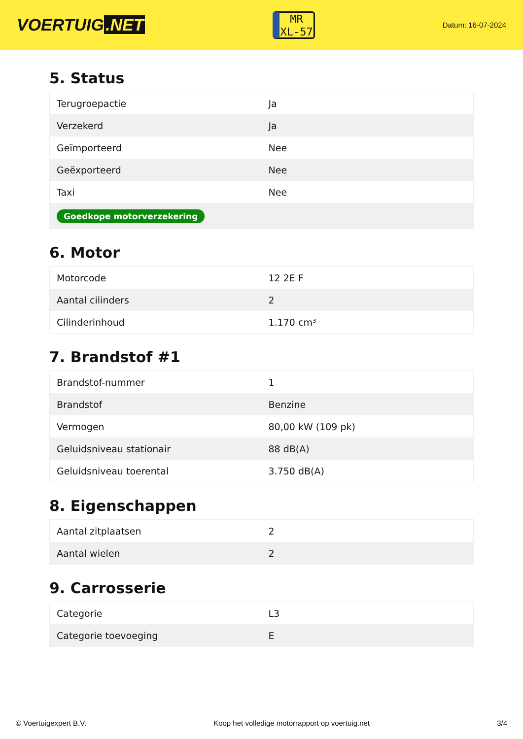VOERTUIG.NET
MR
XL-57
Datum: 16-07-2024
5. Status
| Terugroepactie | Ja |
| Verzekerd | Ja |
| Geïmporteerd | Nee |
| Geëxporteerd | Nee |
| Taxi | Nee |
| Goedkope motorverzekering | |
6. Motor
| Motorcode | 12 2E F |
| Aantal cilinders | 2 |
| Cilinderinhoud | 1.170 cm³ |
7. Brandstof #1
| Brandstof-nummer | 1 |
| Brandstof | Benzine |
| Vermogen | 80,00 kW (109 pk) |
| Geluidsniveau stationair | 88 dB(A) |
| Geluidsniveau toerental | 3.750 dB(A) |
8. Eigenschappen
| Aantal zitplaatsen | 2 |
| Aantal wielen | 2 |
9. Carrosserie
| Categorie | L3 |
| Categorie toevoeging | E |
© Voertuigexpert B.V. Koop het volledige motorrapport op voertuig.net 3/4